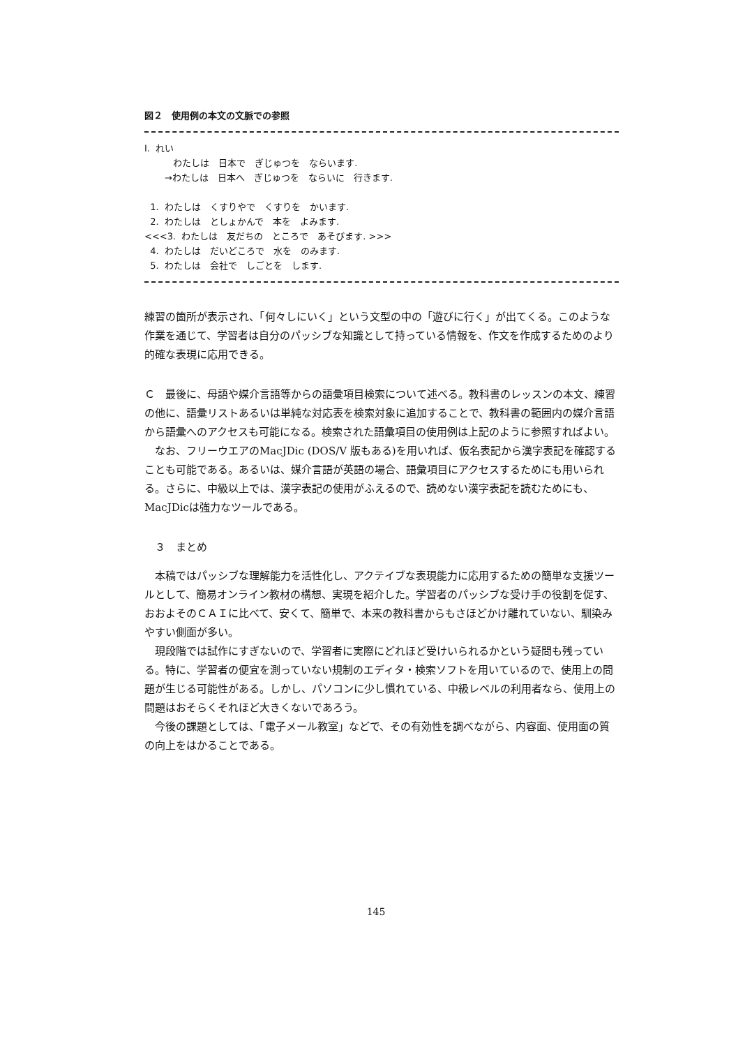図２　使用例の本文の文脈での参照
I. れい
わたしは　日本で　ぎじゅつを　ならいます.
→わたしは　日本へ　ぎじゅつを　ならいに　行きます.
1. わたしは　くすりやで　くすりを　かいます.
2. わたしは　としょかんで　本を　よみます.
<<<3. わたしは　友だちの　ところで　あそびます. >>>
4. わたしは　だいどころで　水を　のみます.
5. わたしは　会社で　しごとを　します.
練習の箇所が表示され、「何々しにいく」という文型の中の「遊びに行く」が出てくる。このような作業を通じて、学習者は自分のパッシブな知識として持っている情報を、作文を作成するためのより的確な表現に応用できる。
Ｃ　最後に、母語や媒介言語等からの語彙項目検索について述べる。教科書のレッスンの本文、練習の他に、語彙リストあるいは単純な対応表を検索対象に追加することで、教科書の範囲内の媒介言語から語彙へのアクセスも可能になる。検索された語彙項目の使用例は上記のように参照すればよい。
　なお、フリーウエアのMacJDic (DOS/V 版もある)を用いれば、仮名表記から漢字表記を確認することも可能である。あるいは、媒介言語が英語の場合、語彙項目にアクセスするためにも用いられる。さらに、中級以上では、漢字表記の使用がふえるので、読めない漢字表記を読むためにも、MacJDicは強力なツールである。
　３　まとめ
　本稿ではパッシブな理解能力を活性化し、アクテイブな表現能力に応用するための簡単な支援ツールとして、簡易オンライン教材の構想、実現を紹介した。学習者のパッシブな受け手の役割を促す、おおよそのＣＡＩに比べて、安くて、簡単で、本来の教科書からもさほどかけ離れていない、馴染みやすい側面が多い。
　現段階では試作にすぎないので、学習者に実際にどれほど受けいられるかという疑問も残っている。特に、学習者の便宜を測っていない規制のエディタ・検索ソフトを用いているので、使用上の問題が生じる可能性がある。しかし、パソコンに少し慣れている、中級レベルの利用者なら、使用上の問題はおそらくそれほど大きくないであろう。
　今後の課題としては、「電子メール教室」などで、その有効性を調べながら、内容面、使用面の質の向上をはかることである。
145